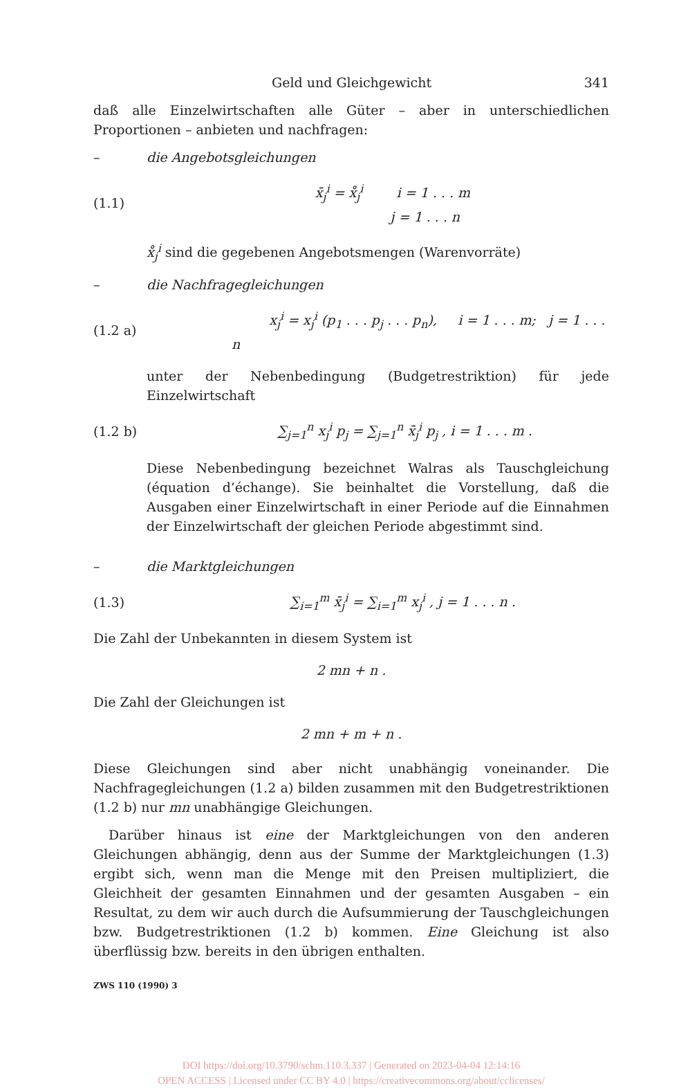Geld und Gleichgewicht 341
daß alle Einzelwirtschaften alle Güter – aber in unterschiedlichen Proportionen – anbieten und nachfragen:
– die Angebotsgleichungen
(1.1) x̄<sub>j</sub><sup>i</sup> = x̊<sub>j</sub><sup>i</sup> i = 1 . . . m
j = 1 . . . n
x̊<sub>j</sub><sup>i</sup> sind die gegebenen Angebotsmengen (Warenvorräte)
– die Nachfragegleichungen
(1.2 a) x<sub>j</sub><sup>i</sup> = x<sub>j</sub><sup>i</sup> (p<sub>1</sub> . . . p<sub>j</sub> . . . p<sub>n</sub>), i = 1 . . . m; j = 1 . . . n
unter der Nebenbedingung (Budgetrestriktion) für jede Einzelwirtschaft
(1.2 b) ∑<sub>j=1</sub><sup>n</sup> x<sub>j</sub><sup>i</sup> p<sub>j</sub> = ∑<sub>j=1</sub><sup>n</sup> x̄<sub>j</sub><sup>i</sup> p<sub>j</sub> , i = 1 . . . m .
Diese Nebenbedingung bezeichnet Walras als Tauschgleichung (équation d’échange). Sie beinhaltet die Vorstellung, daß die Ausgaben einer Einzelwirtschaft in einer Periode auf die Einnahmen der Einzelwirtschaft der gleichen Periode abgestimmt sind.
– die Marktgleichungen
(1.3) ∑<sub>i=1</sub><sup>m</sup> x̄<sub>j</sub><sup>i</sup> = ∑<sub>i=1</sub><sup>m</sup> x<sub>j</sub><sup>i</sup> , j = 1 . . . n .
Die Zahl der Unbekannten in diesem System ist
2 mn + n .
Die Zahl der Gleichungen ist
2 mn + m + n .
Diese Gleichungen sind aber nicht unabhängig voneinander. Die Nachfragegleichungen (1.2 a) bilden zusammen mit den Budgetrestriktionen (1.2 b) nur mn unabhängige Gleichungen.
Darüber hinaus ist eine der Marktgleichungen von den anderen Gleichungen abhängig, denn aus der Summe der Marktgleichungen (1.3) ergibt sich, wenn man die Menge mit den Preisen multipliziert, die Gleichheit der gesamten Einnahmen und der gesamten Ausgaben – ein Resultat, zu dem wir auch durch die Aufsummierung der Tauschgleichungen bzw. Budgetrestriktionen (1.2 b) kommen. Eine Gleichung ist also überflüssig bzw. bereits in den übrigen enthalten.
ZWS 110 (1990) 3
DOI https://doi.org/10.3790/schm.110.3.337 | Generated on 2023-04-04 12:14:16
OPEN ACCESS | Licensed under CC BY 4.0 | https://creativecommons.org/about/cclicenses/